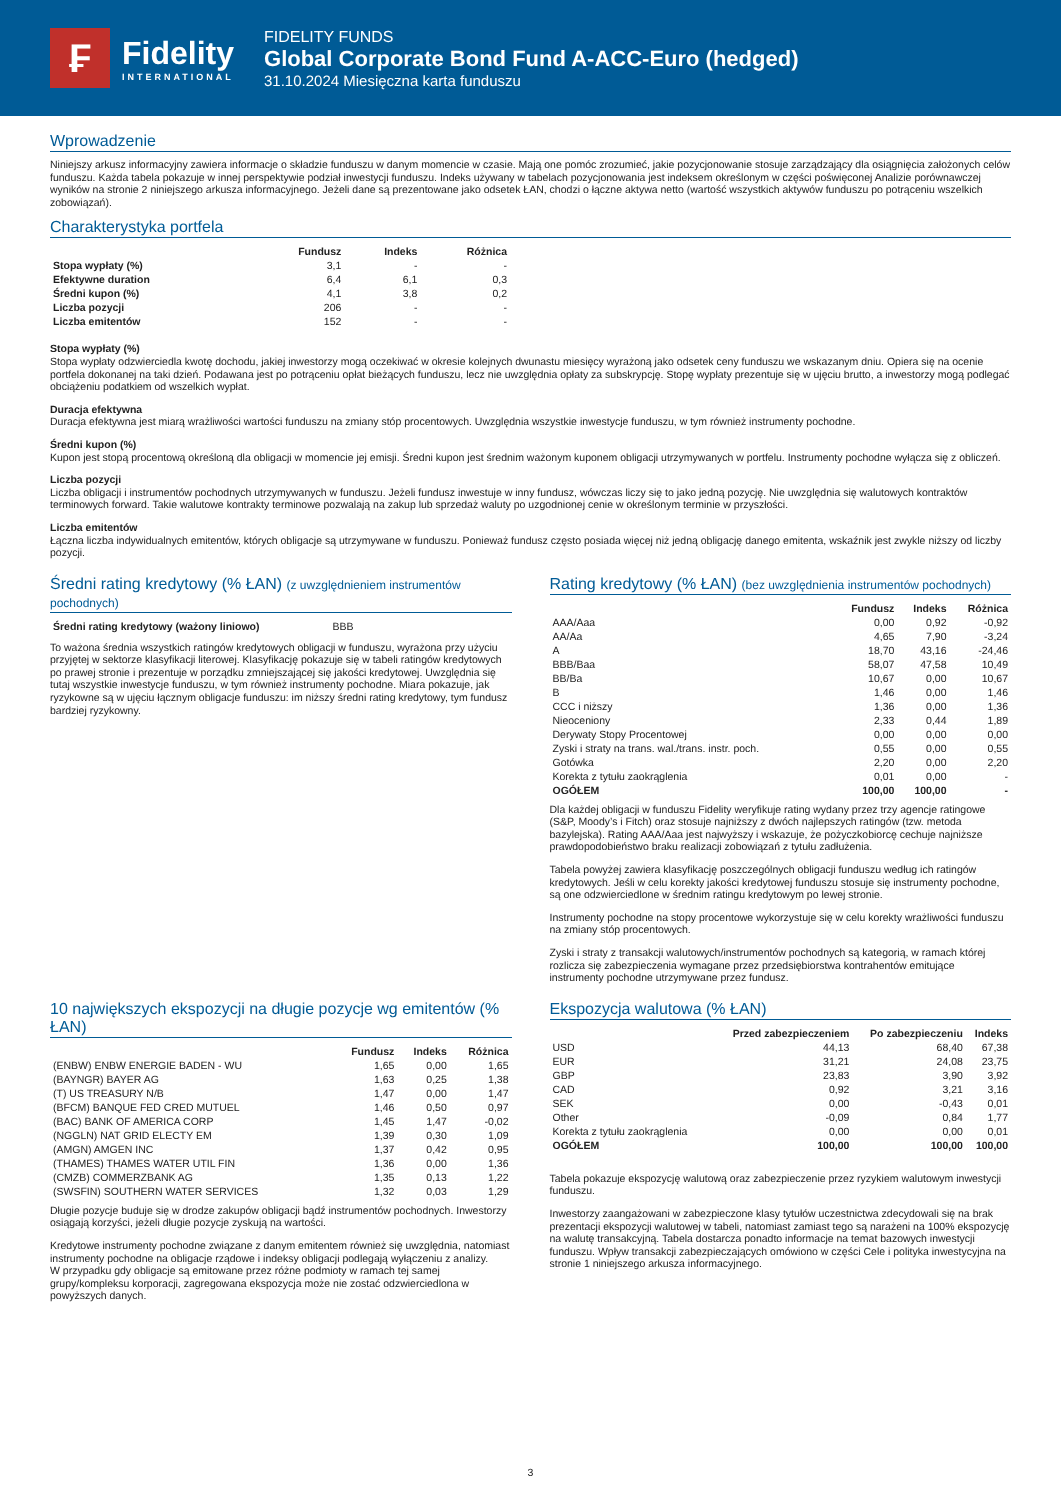₣
Fidelity
INTERNATIONAL
FIDELITY FUNDS
Global Corporate Bond Fund A-ACC-Euro (hedged)
31.10.2024 Miesięczna karta funduszu
Wprowadzenie
Niniejszy arkusz informacyjny zawiera informacje o składzie funduszu w danym momencie w czasie. Mają one pomóc zrozumieć, jakie pozycjonowanie stosuje zarządzający dla osiągnięcia założonych celów funduszu. Każda tabela pokazuje w innej perspektywie podział inwestycji funduszu. Indeks używany w tabelach pozycjonowania jest indeksem określonym w części poświęconej Analizie porównawczej wyników na stronie 2 niniejszego arkusza informacyjnego. Jeżeli dane są prezentowane jako odsetek ŁAN, chodzi o łączne aktywa netto (wartość wszystkich aktywów funduszu po potrąceniu wszelkich zobowiązań).
Charakterystyka portfela
| | Fundusz | Indeks | Różnica |
| --- | --- | --- | --- |
| Stopa wypłaty (%) | 3,1 | - | - |
| Efektywne duration | 6,4 | 6,1 | 0,3 |
| Średni kupon (%) | 4,1 | 3,8 | 0,2 |
| Liczba pozycji | 206 | - | - |
| Liczba emitentów | 152 | - | - |
Stopa wypłaty (%)
Stopa wypłaty odzwierciedla kwotę dochodu, jakiej inwestorzy mogą oczekiwać w okresie kolejnych dwunastu miesięcy wyrażoną jako odsetek ceny funduszu we wskazanym dniu. Opiera się na ocenie portfela dokonanej na taki dzień. Podawana jest po potrąceniu opłat bieżących funduszu, lecz nie uwzględnia opłaty za subskrypcję. Stopę wypłaty prezentuje się w ujęciu brutto, a inwestorzy mogą podlegać obciążeniu podatkiem od wszelkich wypłat.
Duracja efektywna
Duracja efektywna jest miarą wrażliwości wartości funduszu na zmiany stóp procentowych. Uwzględnia wszystkie inwestycje funduszu, w tym również instrumenty pochodne.
Średni kupon (%)
Kupon jest stopą procentową określoną dla obligacji w momencie jej emisji. Średni kupon jest średnim ważonym kuponem obligacji utrzymywanych w portfelu. Instrumenty pochodne wyłącza się z obliczeń.
Liczba pozycji
Liczba obligacji i instrumentów pochodnych utrzymywanych w funduszu. Jeżeli fundusz inwestuje w inny fundusz, wówczas liczy się to jako jedną pozycję. Nie uwzględnia się walutowych kontraktów terminowych forward. Takie walutowe kontrakty terminowe pozwalają na zakup lub sprzedaż waluty po uzgodnionej cenie w określonym terminie w przyszłości.
Liczba emitentów
Łączna liczba indywidualnych emitentów, których obligacje są utrzymywane w funduszu. Ponieważ fundusz często posiada więcej niż jedną obligację danego emitenta, wskaźnik jest zwykle niższy od liczby pozycji.
Średni rating kredytowy (% ŁAN) (z uwzględnieniem instrumentów pochodnych)
| Średni rating kredytowy (ważony liniowo) | BBB |
To ważona średnia wszystkich ratingów kredytowych obligacji w funduszu, wyrażona przy użyciu przyjętej w sektorze klasyfikacji literowej. Klasyfikację pokazuje się w tabeli ratingów kredytowych po prawej stronie i prezentuje w porządku zmniejszającej się jakości kredytowej. Uwzględnia się tutaj wszystkie inwestycje funduszu, w tym również instrumenty pochodne. Miara pokazuje, jak ryzykowne są w ujęciu łącznym obligacje funduszu: im niższy średni rating kredytowy, tym fundusz bardziej ryzykowny.
Rating kredytowy (% ŁAN) (bez uwzględnienia instrumentów pochodnych)
| | Fundusz | Indeks | Różnica |
| --- | --- | --- | --- |
| AAA/Aaa | 0,00 | 0,92 | -0,92 |
| AA/Aa | 4,65 | 7,90 | -3,24 |
| A | 18,70 | 43,16 | -24,46 |
| BBB/Baa | 58,07 | 47,58 | 10,49 |
| BB/Ba | 10,67 | 0,00 | 10,67 |
| B | 1,46 | 0,00 | 1,46 |
| CCC i niższy | 1,36 | 0,00 | 1,36 |
| Nieoceniony | 2,33 | 0,44 | 1,89 |
| Derywaty Stopy Procentowej | 0,00 | 0,00 | 0,00 |
| Zyski i straty na trans. wal./trans. instr. poch. | 0,55 | 0,00 | 0,55 |
| Gotówka | 2,20 | 0,00 | 2,20 |
| Korekta z tytułu zaokrąglenia | 0,01 | 0,00 | - |
| OGÓŁEM | 100,00 | 100,00 | - |
Dla każdej obligacji w funduszu Fidelity weryfikuje rating wydany przez trzy agencje ratingowe (S&P, Moody’s i Fitch) oraz stosuje najniższy z dwóch najlepszych ratingów (tzw. metoda bazylejska). Rating AAA/Aaa jest najwyższy i wskazuje, że pożyczkobiorcę cechuje najniższe prawdopodobieństwo braku realizacji zobowiązań z tytułu zadłużenia.
Tabela powyżej zawiera klasyfikację poszczególnych obligacji funduszu według ich ratingów kredytowych. Jeśli w celu korekty jakości kredytowej funduszu stosuje się instrumenty pochodne, są one odzwierciedlone w średnim ratingu kredytowym po lewej stronie.
Instrumenty pochodne na stopy procentowe wykorzystuje się w celu korekty wrażliwości funduszu na zmiany stóp procentowych.
Zyski i straty z transakcji walutowych/instrumentów pochodnych są kategorią, w ramach której rozlicza się zabezpieczenia wymagane przez przedsiębiorstwa kontrahentów emitujące instrumenty pochodne utrzymywane przez fundusz.
10 największych ekspozycji na długie pozycje wg emitentów (% ŁAN)
| | Fundusz | Indeks | Różnica |
| --- | --- | --- | --- |
| (ENBW) ENBW ENERGIE BADEN - WU | 1,65 | 0,00 | 1,65 |
| (BAYNGR) BAYER AG | 1,63 | 0,25 | 1,38 |
| (T) US TREASURY N/B | 1,47 | 0,00 | 1,47 |
| (BFCM) BANQUE FED CRED MUTUEL | 1,46 | 0,50 | 0,97 |
| (BAC) BANK OF AMERICA CORP | 1,45 | 1,47 | -0,02 |
| (NGGLN) NAT GRID ELECTY EM | 1,39 | 0,30 | 1,09 |
| (AMGN) AMGEN INC | 1,37 | 0,42 | 0,95 |
| (THAMES) THAMES WATER UTIL FIN | 1,36 | 0,00 | 1,36 |
| (CMZB) COMMERZBANK AG | 1,35 | 0,13 | 1,22 |
| (SWSFIN) SOUTHERN WATER SERVICES | 1,32 | 0,03 | 1,29 |
Długie pozycje buduje się w drodze zakupów obligacji bądź instrumentów pochodnych. Inwestorzy osiągają korzyści, jeżeli długie pozycje zyskują na wartości.
Kredytowe instrumenty pochodne związane z danym emitentem również się uwzględnia, natomiast instrumenty pochodne na obligacje rządowe i indeksy obligacji podlegają wyłączeniu z analizy.
W przypadku gdy obligacje są emitowane przez różne podmioty w ramach tej samej grupy/kompleksu korporacji, zagregowana ekspozycja może nie zostać odzwierciedlona w powyższych danych.
Ekspozycja walutowa (% ŁAN)
| | Przed zabezpieczeniem | Po zabezpieczeniu | Indeks |
| --- | --- | --- | --- |
| USD | 44,13 | 68,40 | 67,38 |
| EUR | 31,21 | 24,08 | 23,75 |
| GBP | 23,83 | 3,90 | 3,92 |
| CAD | 0,92 | 3,21 | 3,16 |
| SEK | 0,00 | -0,43 | 0,01 |
| Other | -0,09 | 0,84 | 1,77 |
| Korekta z tytułu zaokrąglenia | 0,00 | 0,00 | 0,01 |
| OGÓŁEM | 100,00 | 100,00 | 100,00 |
Tabela pokazuje ekspozycję walutową oraz zabezpieczenie przez ryzykiem walutowym inwestycji funduszu.
Inwestorzy zaangażowani w zabezpieczone klasy tytułów uczestnictwa zdecydowali się na brak prezentacji ekspozycji walutowej w tabeli, natomiast zamiast tego są narażeni na 100% ekspozycję na walutę transakcyjną. Tabela dostarcza ponadto informacje na temat bazowych inwestycji funduszu. Wpływ transakcji zabezpieczających omówiono w części Cele i polityka inwestycyjna na stronie 1 niniejszego arkusza informacyjnego.
3